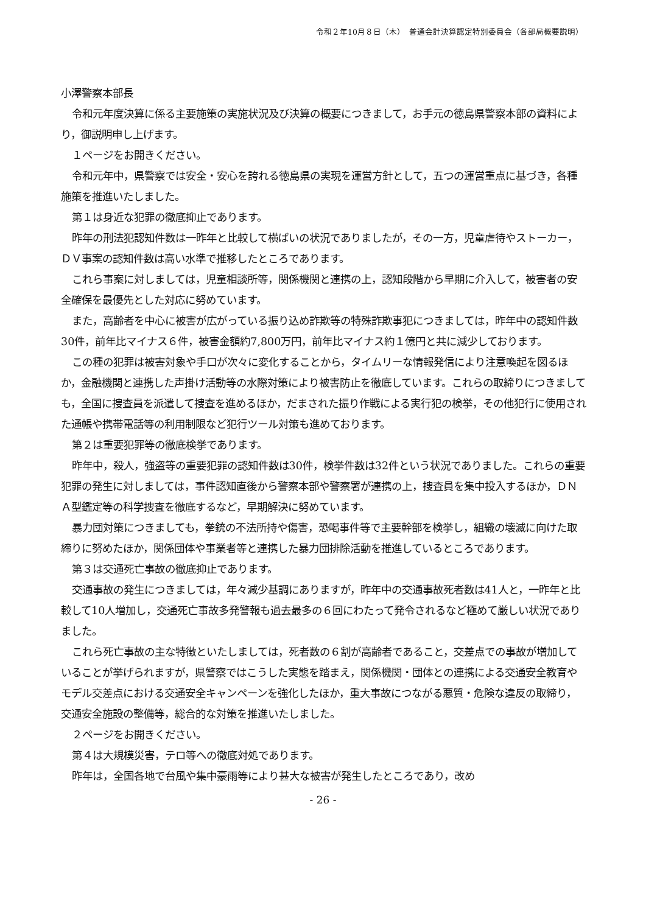令和２年10月８日（木）　普通会計決算認定特別委員会（各部局概要説明）
小澤警察本部長
令和元年度決算に係る主要施策の実施状況及び決算の概要につきまして，お手元の徳島県警察本部の資料により，御説明申し上げます。
１ページをお開きください。
令和元年中，県警察では安全・安心を誇れる徳島県の実現を運営方針として，五つの運営重点に基づき，各種施策を推進いたしました。
第１は身近な犯罪の徹底抑止であります。
昨年の刑法犯認知件数は一昨年と比較して横ばいの状況でありましたが，その一方，児童虐待やストーカー，ＤＶ事案の認知件数は高い水準で推移したところであります。
これら事案に対しましては，児童相談所等，関係機関と連携の上，認知段階から早期に介入して，被害者の安全確保を最優先とした対応に努めています。
また，高齢者を中心に被害が広がっている振り込め詐欺等の特殊詐欺事犯につきましては，昨年中の認知件数30件，前年比マイナス６件，被害金額約7,800万円，前年比マイナス約１億円と共に減少しております。
この種の犯罪は被害対象や手口が次々に変化することから，タイムリーな情報発信により注意喚起を図るほか，金融機関と連携した声掛け活動等の水際対策により被害防止を徹底しています。これらの取締りにつきましても，全国に捜査員を派遣して捜査を進めるほか，だまされた振り作戦による実行犯の検挙，その他犯行に使用された通帳や携帯電話等の利用制限など犯行ツール対策も進めております。
第２は重要犯罪等の徹底検挙であります。
昨年中，殺人，強盗等の重要犯罪の認知件数は30件，検挙件数は32件という状況でありました。これらの重要犯罪の発生に対しましては，事件認知直後から警察本部や警察署が連携の上，捜査員を集中投入するほか，ＤＮＡ型鑑定等の科学捜査を徹底するなど，早期解決に努めています。
暴力団対策につきましても，拳銃の不法所持や傷害，恐喝事件等で主要幹部を検挙し，組織の壊滅に向けた取締りに努めたほか，関係団体や事業者等と連携した暴力団排除活動を推進しているところであります。
第３は交通死亡事故の徹底抑止であります。
交通事故の発生につきましては，年々減少基調にありますが，昨年中の交通事故死者数は41人と，一昨年と比較して10人増加し，交通死亡事故多発警報も過去最多の６回にわたって発令されるなど極めて厳しい状況でありました。
これら死亡事故の主な特徴といたしましては，死者数の６割が高齢者であること，交差点での事故が増加していることが挙げられますが，県警察ではこうした実態を踏まえ，関係機関・団体との連携による交通安全教育やモデル交差点における交通安全キャンペーンを強化したほか，重大事故につながる悪質・危険な違反の取締り，交通安全施設の整備等，総合的な対策を推進いたしました。
２ページをお開きください。
第４は大規模災害，テロ等への徹底対処であります。
昨年は，全国各地で台風や集中豪雨等により甚大な被害が発生したところであり，改め
- 26 -